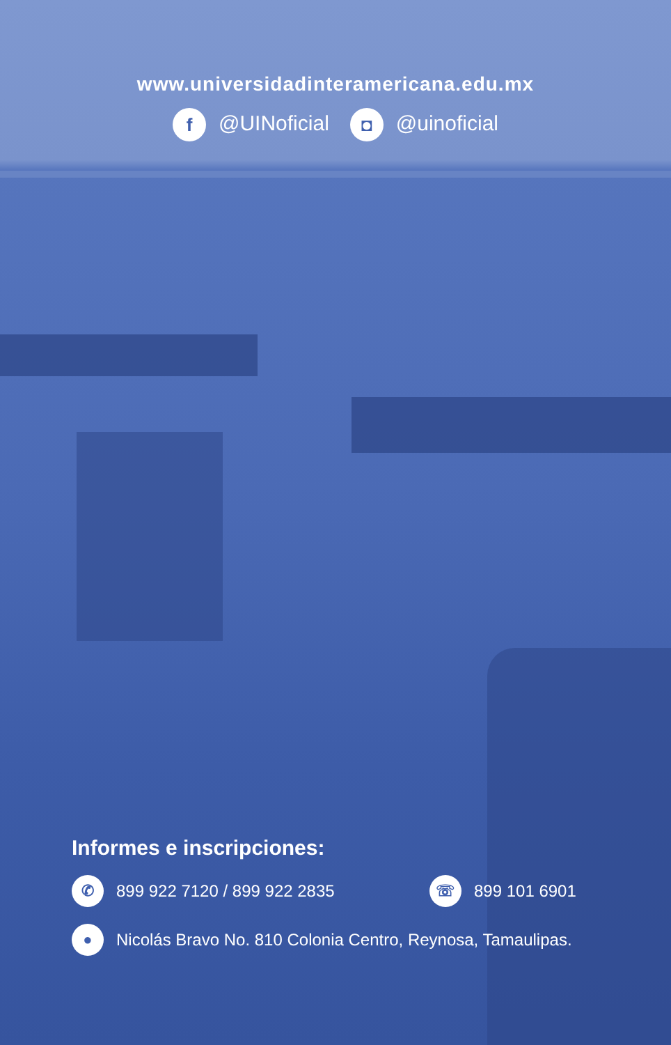www.universidadinteramericana.edu.mx
f @UINoficial ◘ @uinoficial
Informes e inscripciones:
✆ 899 922 7120 / 899 922 2835 ☏ 899 101 6901
● Nicolás Bravo No. 810 Colonia Centro, Reynosa, Tamaulipas.